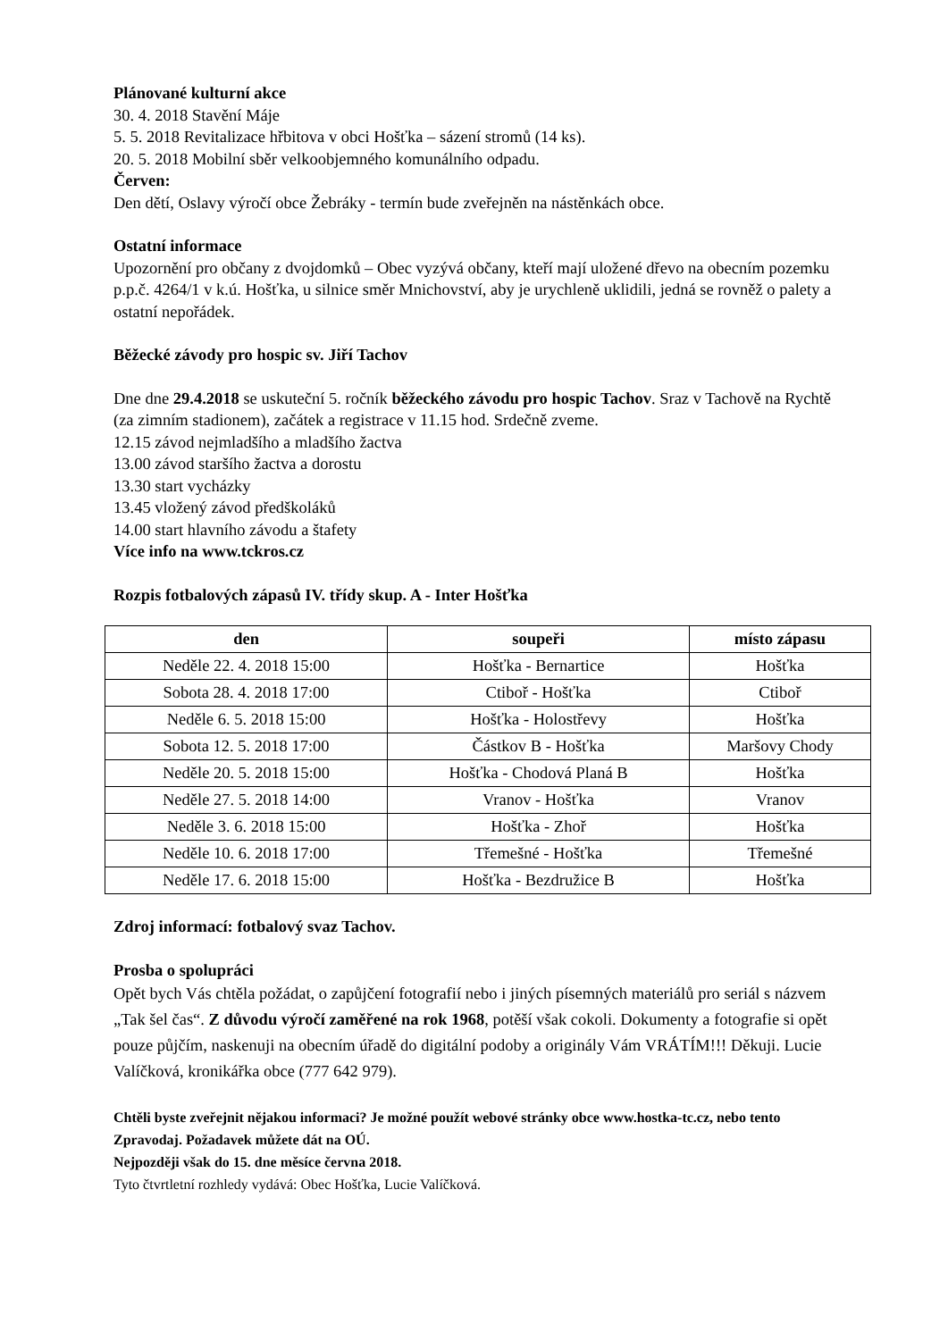Plánované kulturní akce
30. 4. 2018 Stavění Máje
5. 5. 2018 Revitalizace hřbitova v obci Hošťka – sázení stromů (14 ks).
20. 5. 2018 Mobilní sběr velkoobjemného komunálního odpadu.
Červen:
Den dětí, Oslavy výročí obce Žebráky - termín bude zveřejněn na nástěnkách obce.
Ostatní informace
Upozornění pro občany z dvojdomků – Obec vyzývá občany, kteří mají uložené dřevo na obecním pozemku p.p.č. 4264/1 v k.ú. Hošťka, u silnice směr Mnichovství, aby je urychleně uklidili, jedná se rovněž o palety a ostatní nepořádek.
Běžecké závody pro hospic sv. Jiří Tachov
Dne dne 29.4.2018 se uskuteční 5. ročník běžeckého závodu pro hospic Tachov. Sraz v Tachově na Rychtě (za zimním stadionem), začátek a registrace v 11.15 hod. Srdečně zveme.
12.15 závod nejmladšího a mladšího žactva
13.00 závod staršího žactva a dorostu
13.30 start vycházky
13.45 vložený závod předškoláků
14.00 start hlavního závodu a štafety
Více info na www.tckros.cz
Rozpis fotbalových zápasů IV. třídy skup. A - Inter Hošťka
| den | soupeři | místo zápasu |
| --- | --- | --- |
| Neděle 22. 4. 2018 15:00 | Hošťka - Bernartice | Hošťka |
| Sobota 28. 4. 2018 17:00 | Ctiboř - Hošťka | Ctiboř |
| Neděle 6. 5. 2018 15:00 | Hošťka - Holostřevy | Hošťka |
| Sobota 12. 5. 2018 17:00 | Částkov B - Hošťka | Maršovy Chody |
| Neděle 20. 5. 2018 15:00 | Hošťka - Chodová Planá B | Hošťka |
| Neděle 27. 5. 2018 14:00 | Vranov - Hošťka | Vranov |
| Neděle 3. 6. 2018 15:00 | Hošťka - Zhoř | Hošťka |
| Neděle 10. 6. 2018 17:00 | Třemešné - Hošťka | Třemešné |
| Neděle 17. 6. 2018 15:00 | Hošťka - Bezdružice B | Hošťka |
Zdroj informací: fotbalový svaz Tachov.
Prosba o spolupráci
Opět bych Vás chtěla požádat, o zapůjčení fotografií nebo i jiných písemných materiálů pro seriál s názvem „Tak šel čas“. Z důvodu výročí zaměřené na rok 1968, potěší však cokoli. Dokumenty a fotografie si opět pouze půjčím, naskenuji na obecním úřadě do digitální podoby a originály Vám VRÁTÍM!!! Děkuji. Lucie Valíčková, kronikářka obce (777 642 979).
Chtěli byste zveřejnit nějakou informaci? Je možné použít webové stránky obce www.hostka-tc.cz, nebo tento Zpravodaj. Požadavek můžete dát na OÚ.
Nejpozději však do 15. dne měsíce června 2018.
Tyto čtvrtletní rozhledy vydává: Obec Hošťka, Lucie Valíčková.